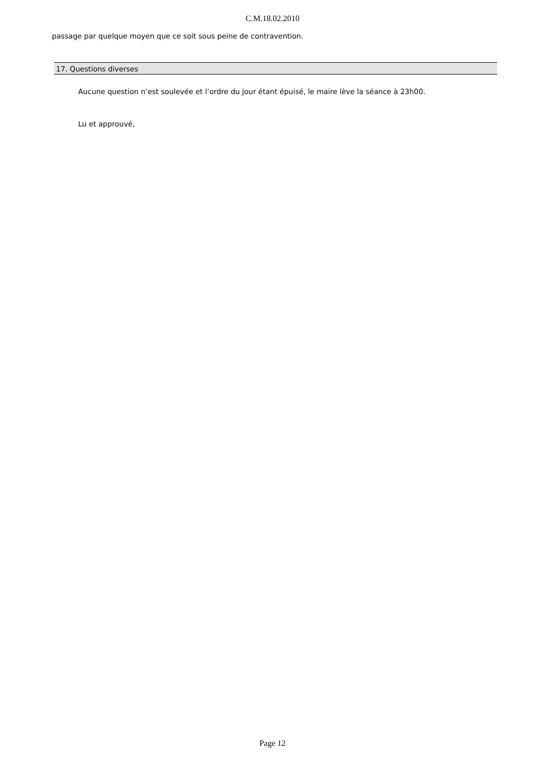C.M.18.02.2010
passage par quelque moyen que ce soit sous peine de contravention.
17. Questions diverses
Aucune question n’est soulevée et l’ordre du jour étant épuisé, le maire lève la séance à 23h00.
Lu et approuvé,
Page 12